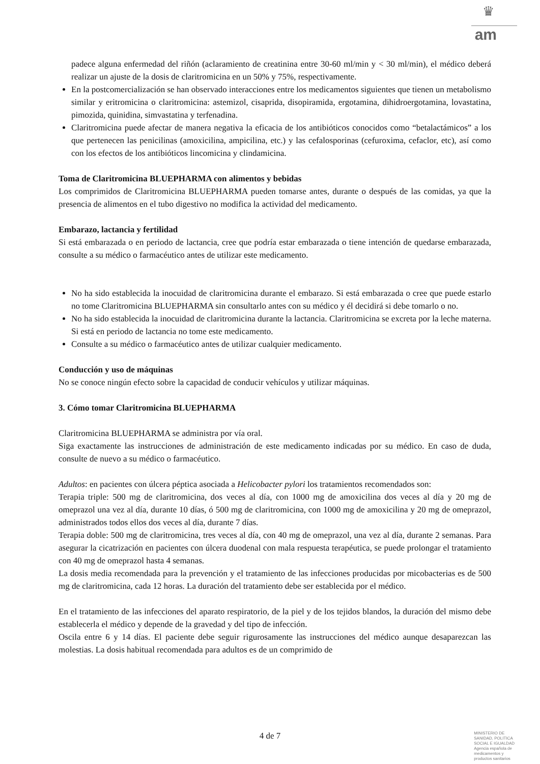♛
am
padece alguna enfermedad del riñón (aclaramiento de creatinina entre 30-60 ml/min y < 30 ml/min), el médico deberá realizar un ajuste de la dosis de claritromicina en un 50% y 75%, respectivamente.
En la postcomercialización se han observado interacciones entre los medicamentos siguientes que tienen un metabolismo similar y eritromicina o claritromicina: astemizol, cisaprida, disopiramida, ergotamina, dihidroergotamina, lovastatina, pimozida, quinidina, simvastatina y terfenadina.
Claritromicina puede afectar de manera negativa la eficacia de los antibióticos conocidos como “betalactámicos” a los que pertenecen las penicilinas (amoxicilina, ampicilina, etc.) y las cefalosporinas (cefuroxima, cefaclor, etc), así como con los efectos de los antibióticos lincomicina y clindamicina.
Toma de Claritromicina BLUEPHARMA con alimentos y bebidas
Los comprimidos de Claritromicina BLUEPHARMA pueden tomarse antes, durante o después de las comidas, ya que la presencia de alimentos en el tubo digestivo no modifica la actividad del medicamento.
Embarazo, lactancia y fertilidad
Si está embarazada o en periodo de lactancia, cree que podría estar embarazada o tiene intención de quedarse embarazada, consulte a su médico o farmacéutico antes de utilizar este medicamento.
No ha sido establecida la inocuidad de claritromicina durante el embarazo. Si está embarazada o cree que puede estarlo no tome Claritromicina BLUEPHARMA sin consultarlo antes con su médico y él decidirá si debe tomarlo o no.
No ha sido establecida la inocuidad de claritromicina durante la lactancia. Claritromicina se excreta por la leche materna. Si está en periodo de lactancia no tome este medicamento.
Consulte a su médico o farmacéutico antes de utilizar cualquier medicamento.
Conducción y uso de máquinas
No se conoce ningún efecto sobre la capacidad de conducir vehículos y utilizar máquinas.
3. Cómo tomar Claritromicina BLUEPHARMA
Claritromicina BLUEPHARMA se administra por vía oral.
Siga exactamente las instrucciones de administración de este medicamento indicadas por su médico. En caso de duda, consulte de nuevo a su médico o farmacéutico.
Adultos: en pacientes con úlcera péptica asociada a Helicobacter pylori los tratamientos recomendados son:
Terapia triple: 500 mg de claritromicina, dos veces al día, con 1000 mg de amoxicilina dos veces al día y 20 mg de omeprazol una vez al día, durante 10 días, ó 500 mg de claritromicina, con 1000 mg de amoxicilina y 20 mg de omeprazol, administrados todos ellos dos veces al día, durante 7 días.
Terapia doble: 500 mg de claritromicina, tres veces al día, con 40 mg de omeprazol, una vez al día, durante 2 semanas. Para asegurar la cicatrización en pacientes con úlcera duodenal con mala respuesta terapéutica, se puede prolongar el tratamiento con 40 mg de omeprazol hasta 4 semanas.
La dosis media recomendada para la prevención y el tratamiento de las infecciones producidas por micobacterias es de 500 mg de claritromicina, cada 12 horas. La duración del tratamiento debe ser establecida por el médico.
En el tratamiento de las infecciones del aparato respiratorio, de la piel y de los tejidos blandos, la duración del mismo debe establecerla el médico y depende de la gravedad y del tipo de infección.
Oscila entre 6 y 14 días. El paciente debe seguir rigurosamente las instrucciones del médico aunque desaparezcan las molestias. La dosis habitual recomendada para adultos es de un comprimido de
4 de 7
MINISTERIO DE
SANIDAD, POLITICA
SOCIAL E IGUALDAD
Agencia española de
medicamentos y
productos sanitarios